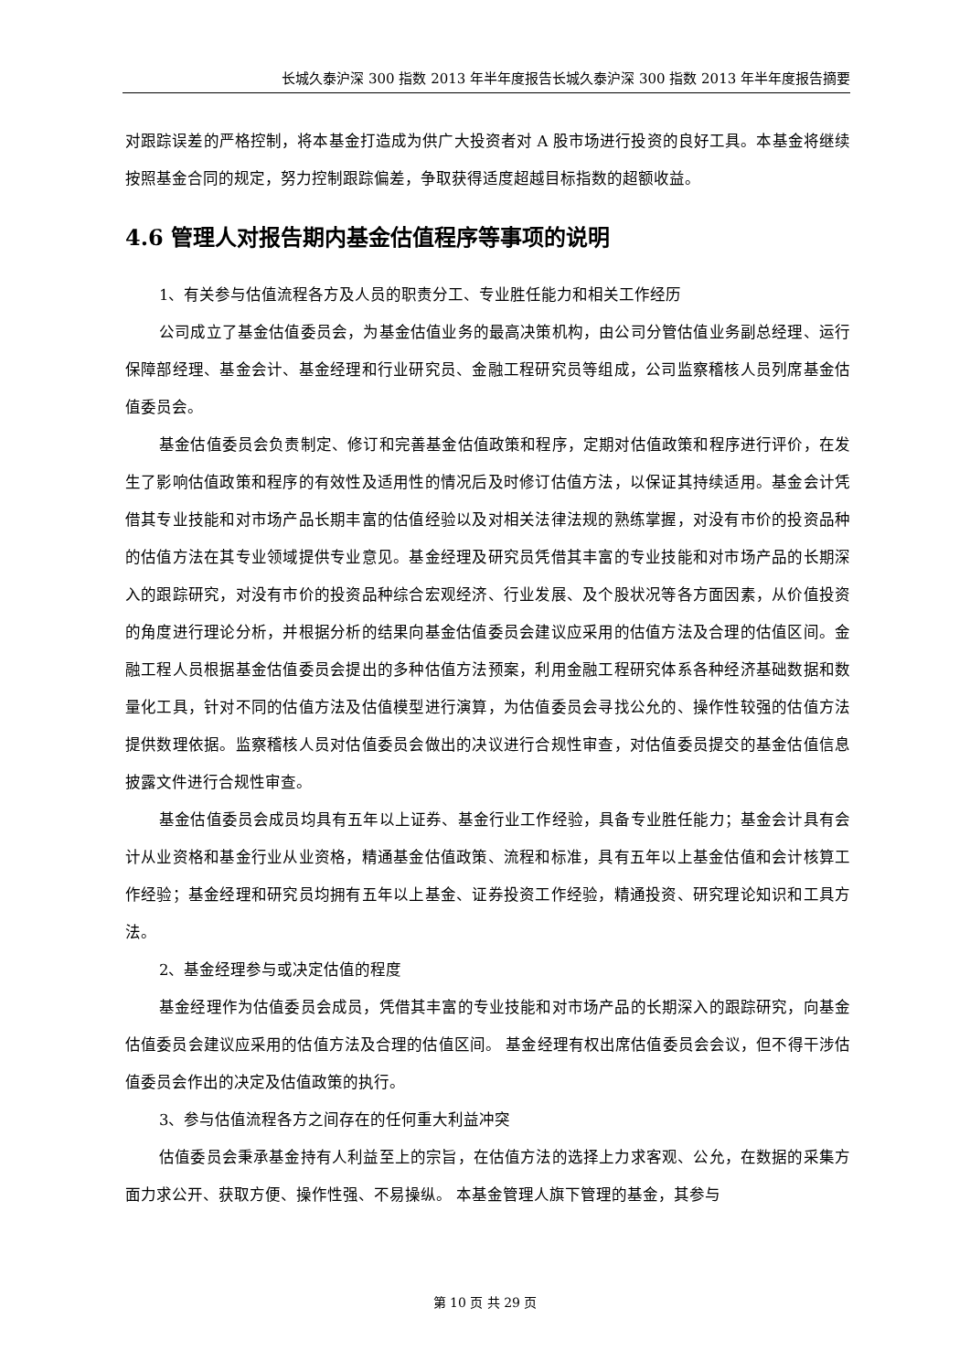长城久泰沪深 300 指数 2013 年半年度报告长城久泰沪深 300 指数 2013 年半年度报告摘要
对跟踪误差的严格控制，将本基金打造成为供广大投资者对 A 股市场进行投资的良好工具。本基金将继续按照基金合同的规定，努力控制跟踪偏差，争取获得适度超越目标指数的超额收益。
4.6 管理人对报告期内基金估值程序等事项的说明
1、有关参与估值流程各方及人员的职责分工、专业胜任能力和相关工作经历
公司成立了基金估值委员会，为基金估值业务的最高决策机构，由公司分管估值业务副总经理、运行保障部经理、基金会计、基金经理和行业研究员、金融工程研究员等组成，公司监察稽核人员列席基金估值委员会。
基金估值委员会负责制定、修订和完善基金估值政策和程序，定期对估值政策和程序进行评价，在发生了影响估值政策和程序的有效性及适用性的情况后及时修订估值方法，以保证其持续适用。基金会计凭借其专业技能和对市场产品长期丰富的估值经验以及对相关法律法规的熟练掌握，对没有市价的投资品种的估值方法在其专业领域提供专业意见。基金经理及研究员凭借其丰富的专业技能和对市场产品的长期深入的跟踪研究，对没有市价的投资品种综合宏观经济、行业发展、及个股状况等各方面因素，从价值投资的角度进行理论分析，并根据分析的结果向基金估值委员会建议应采用的估值方法及合理的估值区间。金融工程人员根据基金估值委员会提出的多种估值方法预案，利用金融工程研究体系各种经济基础数据和数量化工具，针对不同的估值方法及估值模型进行演算，为估值委员会寻找公允的、操作性较强的估值方法提供数理依据。监察稽核人员对估值委员会做出的决议进行合规性审查，对估值委员提交的基金估值信息披露文件进行合规性审查。
基金估值委员会成员均具有五年以上证券、基金行业工作经验，具备专业胜任能力；基金会计具有会计从业资格和基金行业从业资格，精通基金估值政策、流程和标准，具有五年以上基金估值和会计核算工作经验；基金经理和研究员均拥有五年以上基金、证券投资工作经验，精通投资、研究理论知识和工具方法。
2、基金经理参与或决定估值的程度
基金经理作为估值委员会成员，凭借其丰富的专业技能和对市场产品的长期深入的跟踪研究，向基金估值委员会建议应采用的估值方法及合理的估值区间。 基金经理有权出席估值委员会会议，但不得干涉估值委员会作出的决定及估值政策的执行。
3、参与估值流程各方之间存在的任何重大利益冲突
估值委员会秉承基金持有人利益至上的宗旨，在估值方法的选择上力求客观、公允，在数据的采集方面力求公开、获取方便、操作性强、不易操纵。 本基金管理人旗下管理的基金，其参与
第 10 页 共 29 页